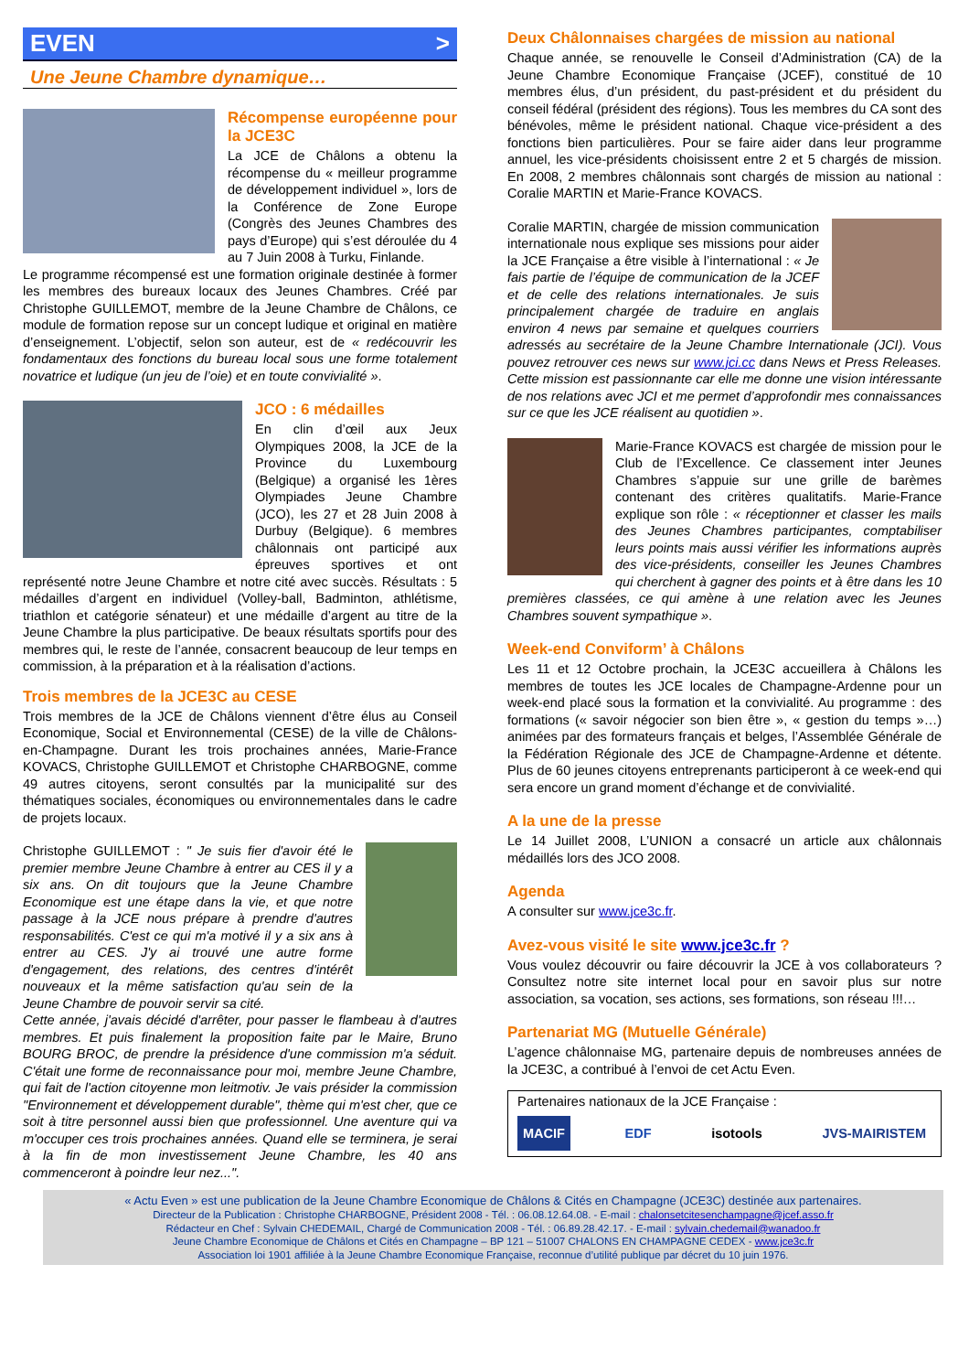EVEN >
Une Jeune Chambre dynamique…
Récompense européenne pour la JCE3C
La JCE de Châlons a obtenu la récompense du « meilleur programme de développement individuel », lors de la Conférence de Zone Europe (Congrès des Jeunes Chambres des pays d’Europe) qui s’est déroulée du 4 au 7 Juin 2008 à Turku, Finlande.
Le programme récompensé est une formation originale destinée à former les membres des bureaux locaux des Jeunes Chambres. Créé par Christophe GUILLEMOT, membre de la Jeune Chambre de Châlons, ce module de formation repose sur un concept ludique et original en matière d’enseignement. L’objectif, selon son auteur, est de « redécouvrir les fondamentaux des fonctions du bureau local sous une forme totalement novatrice et ludique (un jeu de l’oie) et en toute convivialité ».
JCO : 6 médailles
En clin d’œil aux Jeux Olympiques 2008, la JCE de la Province du Luxembourg (Belgique) a organisé les 1ères Olympiades Jeune Chambre (JCO), les 27 et 28 Juin 2008 à Durbuy (Belgique). 6 membres châlonnais ont participé aux épreuves sportives et ont représenté notre Jeune Chambre et notre cité avec succès. Résultats : 5 médailles d’argent en individuel (Volley-ball, Badminton, athlétisme, triathlon et catégorie sénateur) et une médaille d’argent au titre de la Jeune Chambre la plus participative. De beaux résultats sportifs pour des membres qui, le reste de l’année, consacrent beaucoup de leur temps en commission, à la préparation et à la réalisation d’actions.
Trois membres de la JCE3C au CESE
Trois membres de la JCE de Châlons viennent d’être élus au Conseil Economique, Social et Environnemental (CESE) de la ville de Châlons-en-Champagne. Durant les trois prochaines années, Marie-France KOVACS, Christophe GUILLEMOT et Christophe CHARBOGNE, comme 49 autres citoyens, seront consultés par la municipalité sur des thématiques sociales, économiques ou environnementales dans le cadre de projets locaux.
Christophe GUILLEMOT : " Je suis fier d'avoir été le premier membre Jeune Chambre à entrer au CES il y a six ans. On dit toujours que la Jeune Chambre Economique est une étape dans la vie, et que notre passage à la JCE nous prépare à prendre d'autres responsabilités. C'est ce qui m'a motivé il y a six ans à entrer au CES. J'y ai trouvé une autre forme d'engagement, des relations, des centres d'intérêt nouveaux et la même satisfaction qu'au sein de la Jeune Chambre de pouvoir servir sa cité.
Cette année, j'avais décidé d'arrêter, pour passer le flambeau à d'autres membres. Et puis finalement la proposition faite par le Maire, Bruno BOURG BROC, de prendre la présidence d'une commission m'a séduit. C'était une forme de reconnaissance pour moi, membre Jeune Chambre, qui fait de l'action citoyenne mon leitmotiv. Je vais présider la commission "Environnement et développement durable", thème qui m'est cher, que ce soit à titre personnel aussi bien que professionnel. Une aventure qui va m'occuper ces trois prochaines années. Quand elle se terminera, je serai à la fin de mon investissement Jeune Chambre, les 40 ans commenceront à poindre leur nez...".
Deux Châlonnaises chargées de mission au national
Chaque année, se renouvelle le Conseil d’Administration (CA) de la Jeune Chambre Economique Française (JCEF), constitué de 10 membres élus, d’un président, du past-président et du président du conseil fédéral (président des régions). Tous les membres du CA sont des bénévoles, même le président national. Chaque vice-président a des fonctions bien particulières. Pour se faire aider dans leur programme annuel, les vice-présidents choisissent entre 2 et 5 chargés de mission. En 2008, 2 membres châlonnais sont chargés de mission au national : Coralie MARTIN et Marie-France KOVACS.
Coralie MARTIN, chargée de mission communication internationale nous explique ses missions pour aider la JCE Française a être visible à l’international : « Je fais partie de l’équipe de communication de la JCEF et de celle des relations internationales. Je suis principalement chargée de traduire en anglais environ 4 news par semaine et quelques courriers adressés au secrétaire de la Jeune Chambre Internationale (JCI). Vous pouvez retrouver ces news sur www.jci.cc dans News et Press Releases. Cette mission est passionnante car elle me donne une vision intéressante de nos relations avec JCI et me permet d’approfondir mes connaissances sur ce que les JCE réalisent au quotidien ».
Marie-France KOVACS est chargée de mission pour le Club de l’Excellence. Ce classement inter Jeunes Chambres s’appuie sur une grille de barèmes contenant des critères qualitatifs. Marie-France explique son rôle : « réceptionner et classer les mails des Jeunes Chambres participantes, comptabiliser leurs points mais aussi vérifier les informations auprès des vice-présidents, conseiller les Jeunes Chambres qui cherchent à gagner des points et à être dans les 10 premières classées, ce qui amène à une relation avec les Jeunes Chambres souvent sympathique ».
Week-end Conviform’ à Châlons
Les 11 et 12 Octobre prochain, la JCE3C accueillera à Châlons les membres de toutes les JCE locales de Champagne-Ardenne pour un week-end placé sous la formation et la convivialité. Au programme : des formations (« savoir négocier son bien être », « gestion du temps »…) animées par des formateurs français et belges, l’Assemblée Générale de la Fédération Régionale des JCE de Champagne-Ardenne et détente. Plus de 60 jeunes citoyens entreprenants participeront à ce week-end qui sera encore un grand moment d’échange et de convivialité.
A la une de la presse
Le 14 Juillet 2008, L’UNION a consacré un article aux châlonnais médaillés lors des JCO 2008.
Agenda
A consulter sur www.jce3c.fr.
Avez-vous visité le site www.jce3c.fr ?
Vous voulez découvrir ou faire découvrir la JCE à vos collaborateurs ? Consultez notre site internet local pour en savoir plus sur notre association, sa vocation, ses actions, ses formations, son réseau !!!…
Partenariat MG (Mutuelle Générale)
L’agence châlonnaise MG, partenaire depuis de nombreuses années de la JCE3C, a contribué à l’envoi de cet Actu Even.
Partenaires nationaux de la JCE Française :
MACIF EDF isotools JVS-MAIRISTEM
« Actu Even » est une publication de la Jeune Chambre Economique de Châlons & Cités en Champagne (JCE3C) destinée aux partenaires.
Directeur de la Publication : Christophe CHARBOGNE, Président 2008 - Tél. : 06.08.12.64.08. - E-mail : chalonsetcitesenchampagne@jcef.asso.fr
Rédacteur en Chef : Sylvain CHEDEMAIL, Chargé de Communication 2008 - Tél. : 06.89.28.42.17. - E-mail : sylvain.chedemail@wanadoo.fr
Jeune Chambre Economique de Châlons et Cités en Champagne – BP 121 – 51007 CHALONS EN CHAMPAGNE CEDEX - www.jce3c.fr
Association loi 1901 affiliée à la Jeune Chambre Economique Française, reconnue d’utilité publique par décret du 10 juin 1976.